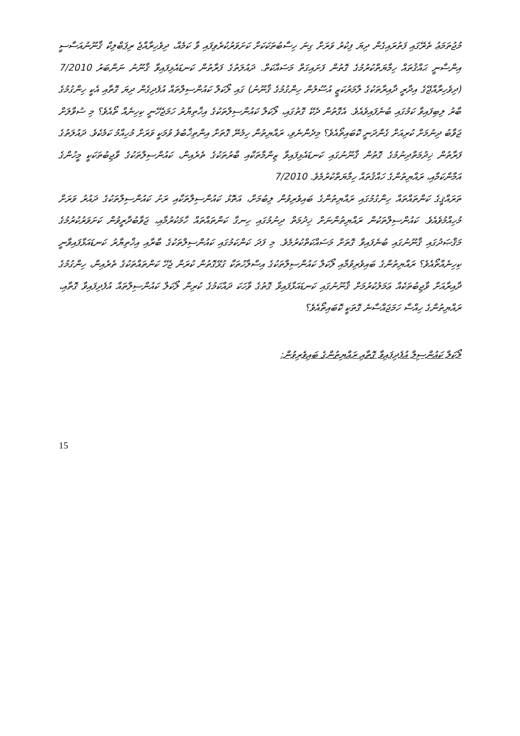މުޖުތަމަޢު ތެރޭގައި ފަތުރައިގެން ދިޔަ ފިކުރު ވަރަށް ގިނަ ހިސާބުތަކަކަށް ކަށަވަރުކުރެވިފައި ވާ ކަމެއް، ދިވެހިރާއްޖެ ރިޕަބްލިކް ޤާނޫނުއަސާސީ އިންސާނީ ޙައްޤުތައް ހިމާޔަތްކުރުމުގެ ގޮތުން ފަށައިގަތް މަސައްކަތް. ދައުލަތުގެ ފަރާތުން ކަނޑައެޅިފައިވާ ޤާނޫނު ނަންބަރު 7/2010 (ދިވެހިރާއްޖޭގެ އިދާރީ ދާއިރާތަކުގެ ލާމަރުކަޒީ އުސޫލުން ހިންގުމުގެ ޤާނޫނު) ގައި ލޯކަލް ކައުންސިލްތައް އުފެދިގެން ދިޔަ ގޮތާއި އެކީ ހިންގުމުގެ ބާރު ލިބިފައިވާ ކަމުގައި ބުނެފައިވެއެވެ. އެގޮތުން ދެކޭ ގޮތުގައި، ލޯކަލް ކައުންސިލްތަކުގެ އިޚްތިޔާރު ހަމަޖެހޭނީ ކިހިނެއް ތޯއެވެ؟ މި ސުވާލަށް ޖަވާބު ދިނުމަށް ކުރިއަށް ގެންދަނީ ކޮބައިތޯއެވެ؟ މިދެންނެވި، ރައްޔިތުން ހިމެނޭ ގޮތަށް އިންތިޚާބުވެ ވުމަކީ ވަރަށް މުހިއްމު ކަމެކެވެ. ދައުލަތުގެ ފަރާތުން ޚިދުމަތްދިނުމުގެ ގޮތުން ޤާނޫނުގައި ކަނޑައެޅިފައިވާ ޒިންމާތަކާއި ބާރުތަކުގެ ތެރެއިން، ކައުންސިލްތަކުގެ ވާޖިބުތަކަކީ މީހުންގެ އަމާންކަމާއި، ރައްޔިތުންގެ ހައްޤުތައް ހިމާޔަތްކުރުމެވެ. 7/2010
ތަރައްޤީގެ ކަންތައްތައް ހިންގުމުގައި ރައްޔިތުންގެ ބައިވެރިވުން ލިބުމަށް، އަތޮޅު ކައުންސިލްތަކާއި ރަށު ކައުންސިލްތަކުގެ ދައުރު ވަރަށް މުހިއްމުވެއެވެ. ކައުންސިލްތަކުން ރައްޔިތުންނަށް ޚިދުމަތް ދިނުމުގައި ހިނގާ ކަންތައްތައް ހާމަކުރުމާއި، ޖަވާބުދާރީވުން ކަށަވަރުކުރުމުގެ މަޤްޞަދުގައި ޤާނޫނުގައި ބުނެފައިވާ ގޮތަށް މަސައްކަތްކުރުމެވެ. މި ފަދަ ކަންކަމުގައި ކައުންސިލްތަކުގެ ބާރާއި އިޚްތިޔާރު ކަނޑައަޅާފައިވާނީ ކިހިނެއްތޯއެވެ؟ ރައްޔިތުންގެ ބައިވެރިވުމާއި ލޯކަލް ކައުންސިލްތަކުގެ އިސްލާހުތަކާ ގުޅޭގޮތުން ކުރަން ޖެހޭ ކަންތައްތަކުގެ ތެރެއިން، ހިންގުމުގެ ދާއިރާއަށް ވާޖިބުތަކެއް ޢަމަލުކުރުމަށް ޤާނޫނުގައި ކަނޑައަޅާފައިވާ ގޮތުގެ ވާހަކަ ދައްކަމުގެ ކުރިން ލޯކަލް ކައުންސިލްތައް އުފެދިފައިވާ ގޮތާއި، ރައްޔިތުންގެ ހިއްސާ ހަމަޖައްސާނެ ގޮތަކީ ކޮބައިތޯއެވެ؟
ލޯކަލް ކައުންސިލް އުފެދިފައިވާ ގޮތާއި ރައްޔިތުންގެ ބައިވެރިވުން:
15